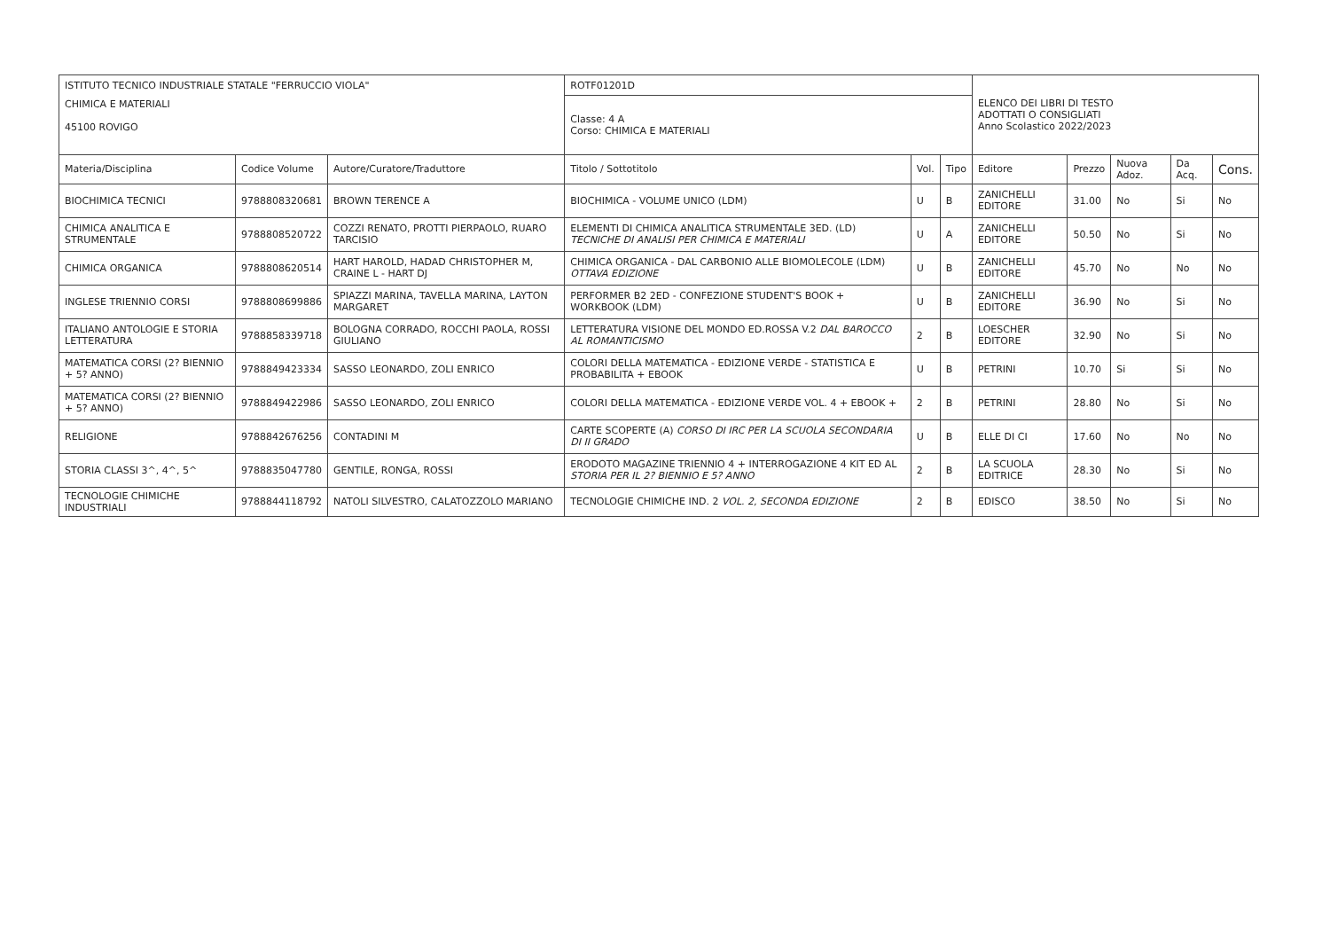| ISTITUTO TECNICO INDUSTRIALE STATALE "FERRUCCIO VIOLA" | | | ROTF01201D | | | ELENCO DEI LIBRI DI TESTO ADOTTATI O CONSIGLIATI Anno Scolastico 2022/2023 | | | | |
| CHIMICA E MATERIALI 45100 ROVIGO | | | Classe: 4 A Corso: CHIMICA E MATERIALI | | | | | | | |
| Materia/Disciplina | Codice Volume | Autore/Curatore/Traduttore | Titolo / Sottotitolo | Vol. | Tipo | Editore | Prezzo | Nuova Adoz. | Da Acq. | Cons. |
| BIOCHIMICA TECNICI | 9788808320681 | BROWN TERENCE A | BIOCHIMICA - VOLUME UNICO (LDM) | U | B | ZANICHELLI EDITORE | 31.00 | No | Si | No |
| CHIMICA ANALITICA E STRUMENTALE | 9788808520722 | COZZI RENATO, PROTTI PIERPAOLO, RUARO TARCISIO | ELEMENTI DI CHIMICA ANALITICA STRUMENTALE 3ED. (LD) TECNICHE DI ANALISI PER CHIMICA E MATERIALI | U | A | ZANICHELLI EDITORE | 50.50 | No | Si | No |
| CHIMICA ORGANICA | 9788808620514 | HART HAROLD, HADAD CHRISTOPHER M, CRAINE L - HART DJ | CHIMICA ORGANICA - DAL CARBONIO ALLE BIOMOLECOLE (LDM) OTTAVA EDIZIONE | U | B | ZANICHELLI EDITORE | 45.70 | No | No | No |
| INGLESE TRIENNIO CORSI | 9788808699886 | SPIAZZI MARINA, TAVELLA MARINA, LAYTON MARGARET | PERFORMER B2 2ED - CONFEZIONE STUDENT'S BOOK + WORKBOOK (LDM) | U | B | ZANICHELLI EDITORE | 36.90 | No | Si | No |
| ITALIANO ANTOLOGIE E STORIA LETTERATURA | 9788858339718 | BOLOGNA CORRADO, ROCCHI PAOLA, ROSSI GIULIANO | LETTERATURA VISIONE DEL MONDO ED.ROSSA V.2 DAL BAROCCO AL ROMANTICISMO | 2 | B | LOESCHER EDITORE | 32.90 | No | Si | No |
| MATEMATICA CORSI (2? BIENNIO + 5? ANNO) | 9788849423334 | SASSO LEONARDO, ZOLI ENRICO | COLORI DELLA MATEMATICA - EDIZIONE VERDE - STATISTICA E PROBABILITA + EBOOK | U | B | PETRINI | 10.70 | Si | Si | No |
| MATEMATICA CORSI (2? BIENNIO + 5? ANNO) | 9788849422986 | SASSO LEONARDO, ZOLI ENRICO | COLORI DELLA MATEMATICA - EDIZIONE VERDE VOL. 4 + EBOOK + | 2 | B | PETRINI | 28.80 | No | Si | No |
| RELIGIONE | 9788842676256 | CONTADINI M | CARTE SCOPERTE (A) CORSO DI IRC PER LA SCUOLA SECONDARIA DI II GRADO | U | B | ELLE DI CI | 17.60 | No | No | No |
| STORIA CLASSI 3^, 4^, 5^ | 9788835047780 | GENTILE, RONGA, ROSSI | ERODOTO MAGAZINE TRIENNIO 4 + INTERROGAZIONE 4 KIT ED AL STORIA PER IL 2? BIENNIO E 5? ANNO | 2 | B | LA SCUOLA EDITRICE | 28.30 | No | Si | No |
| TECNOLOGIE CHIMICHE INDUSTRIALI | 9788844118792 | NATOLI SILVESTRO, CALATOZZOLO MARIANO | TECNOLOGIE CHIMICHE IND. 2 VOL. 2, SECONDA EDIZIONE | 2 | B | EDISCO | 38.50 | No | Si | No |